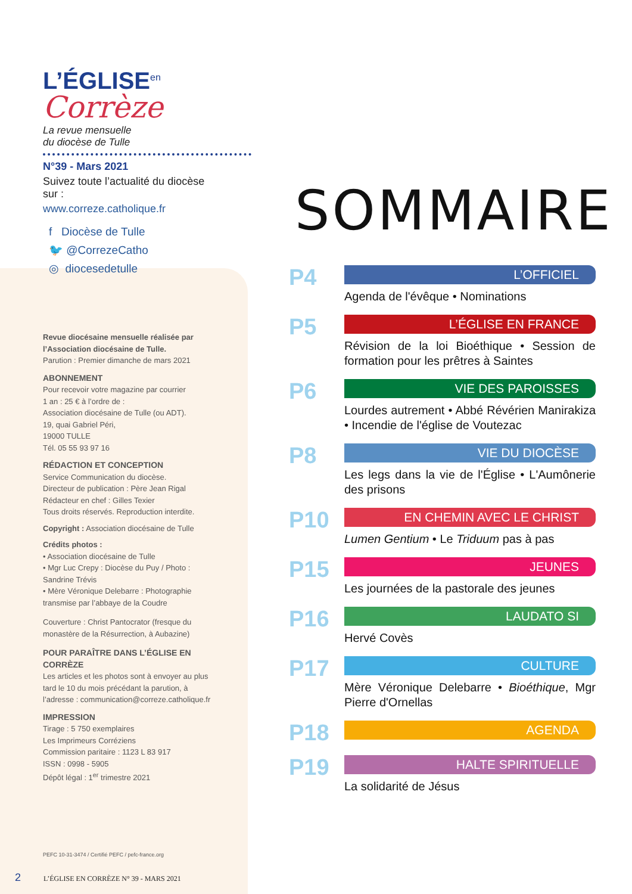L’ÉGLISE<sup>en</sup> Corrèze
La revue mensuelle
du diocèse de Tulle
N°39 - Mars 2021
Suivez toute l’actualité du diocèse sur :
www.correze.catholique.fr
f Diocèse de Tulle
🐦 @CorrezeCatho
◎ diocesedetulle
Revue diocésaine mensuelle réalisée par l’Association diocésaine de Tulle.
Parution : Premier dimanche de mars 2021
ABONNEMENT
Pour recevoir votre magazine par courrier
1 an : 25 € à l’ordre de :
Association diocésaine de Tulle (ou ADT).
19, quai Gabriel Péri,
19000 TULLE
Tél. 05 55 93 97 16
RÉDACTION ET CONCEPTION
Service Communication du diocèse.
Directeur de publication : Père Jean Rigal
Rédacteur en chef : Gilles Texier
Tous droits réservés. Reproduction interdite.
Copyright : Association diocésaine de Tulle
Crédits photos :
• Association diocésaine de Tulle
• Mgr Luc Crepy : Diocèse du Puy / Photo : Sandrine Trévis
• Mère Véronique Delebarre : Photographie transmise par l’abbaye de la Coudre
Couverture : Christ Pantocrator (fresque du monastère de la Résurrection, à Aubazine)
POUR PARAÎTRE DANS L’ÉGLISE EN CORRÈZE
Les articles et les photos sont à envoyer au plus tard le 10 du mois précédant la parution, à l’adresse : communication@correze.catholique.fr
IMPRESSION
Tirage : 5 750 exemplaires
Les Imprimeurs Corréziens
Commission paritaire : 1123 L 83 917
ISSN : 0998 - 5905
Dépôt légal : 1<sup>er</sup> trimestre 2021
PEFC 10-31-3474 / Certifié PEFC / pefc-france.org
2 L’ÉGLISE EN CORRÈZE N° 39 - MARS 2021
SOMMAIRE
P4
L’OFFICIEL
Agenda de l'évêque • Nominations
P5
L’ÉGLISE EN FRANCE
Révision de la loi Bioéthique • Session de formation pour les prêtres à Saintes
P6
VIE DES PAROISSES
Lourdes autrement • Abbé Révérien Manirakiza • Incendie de l'église de Voutezac
P8
VIE DU DIOCÈSE
Les legs dans la vie de l'Église • L'Aumônerie des prisons
P10
EN CHEMIN AVEC LE CHRIST
Lumen Gentium • Le Triduum pas à pas
P15
JEUNES
Les journées de la pastorale des jeunes
P16
LAUDATO SI
Hervé Covès
P17
CULTURE
Mère Véronique Delebarre • Bioéthique, Mgr Pierre d'Ornellas
P18
AGENDA
P19
HALTE SPIRITUELLE
La solidarité de Jésus